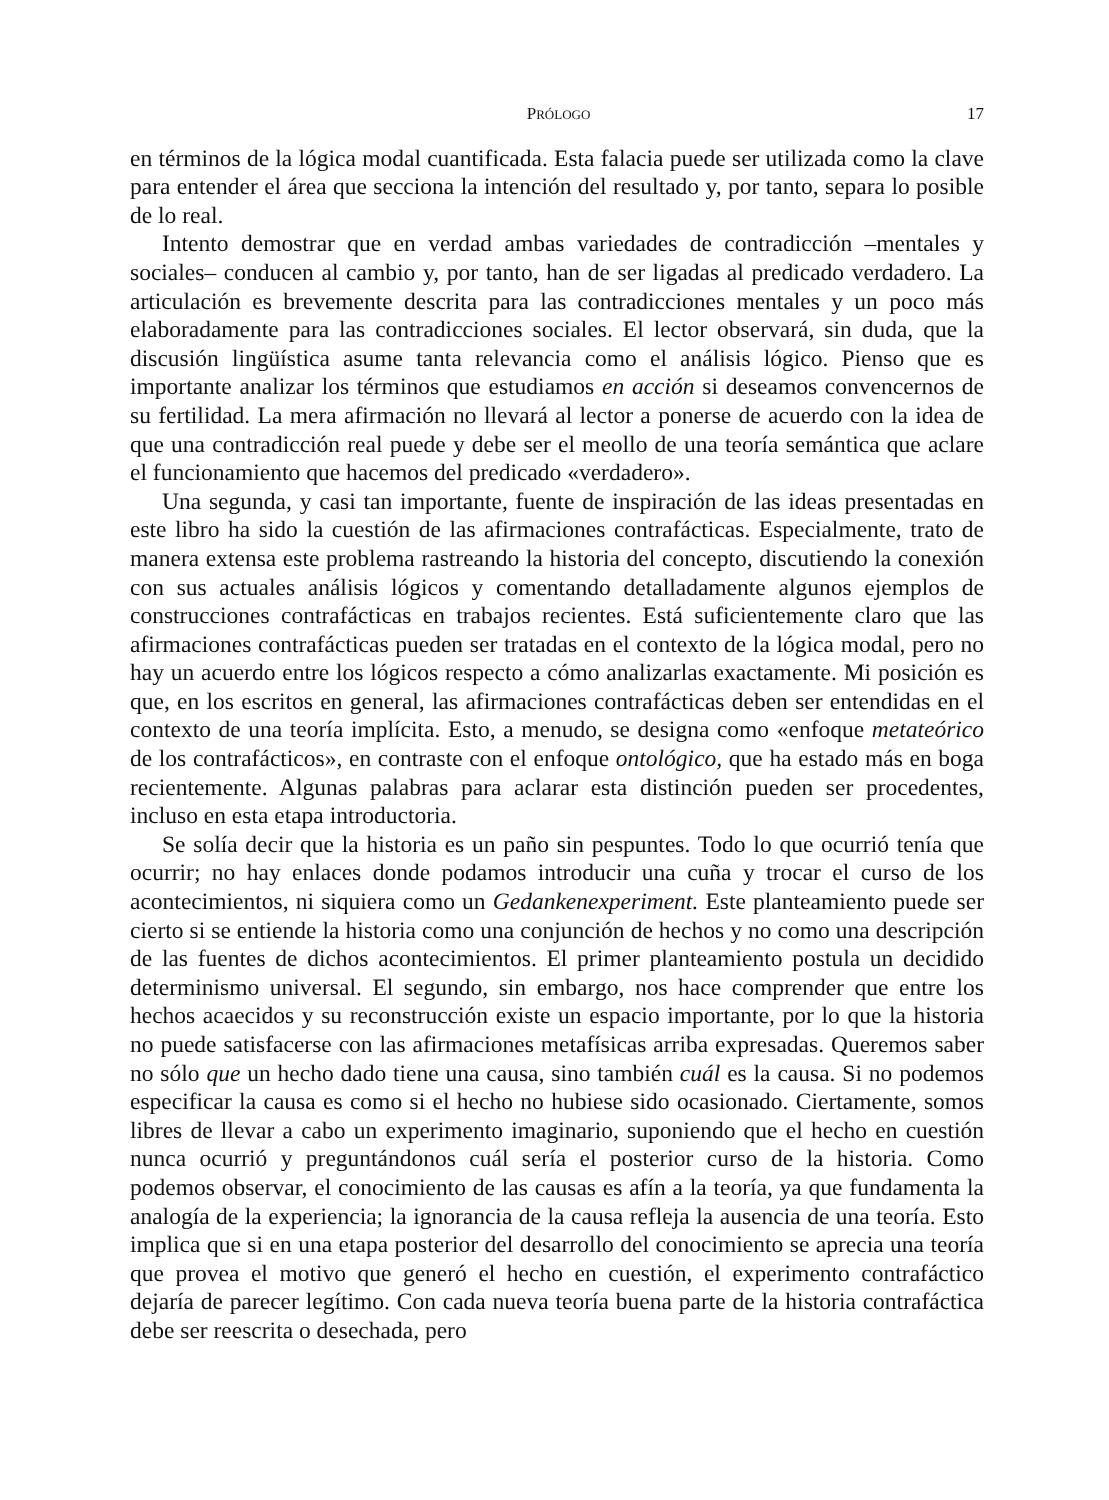PRÓLOGO 17
en términos de la lógica modal cuantificada. Esta falacia puede ser utilizada como la clave para entender el área que secciona la intención del resultado y, por tanto, separa lo posible de lo real.
Intento demostrar que en verdad ambas variedades de contradicción –mentales y sociales– conducen al cambio y, por tanto, han de ser ligadas al predicado verdadero. La articulación es brevemente descrita para las contradicciones mentales y un poco más elaboradamente para las contradicciones sociales. El lector observará, sin duda, que la discusión lingüística asume tanta relevancia como el análisis lógico. Pienso que es importante analizar los términos que estudiamos en acción si deseamos convencernos de su fertilidad. La mera afirmación no llevará al lector a ponerse de acuerdo con la idea de que una contradicción real puede y debe ser el meollo de una teoría semántica que aclare el funcionamiento que hacemos del predicado «verdadero».
Una segunda, y casi tan importante, fuente de inspiración de las ideas presentadas en este libro ha sido la cuestión de las afirmaciones contrafácticas. Especialmente, trato de manera extensa este problema rastreando la historia del concepto, discutiendo la conexión con sus actuales análisis lógicos y comentando detalladamente algunos ejemplos de construcciones contrafácticas en trabajos recientes. Está suficientemente claro que las afirmaciones contrafácticas pueden ser tratadas en el contexto de la lógica modal, pero no hay un acuerdo entre los lógicos respecto a cómo analizarlas exactamente. Mi posición es que, en los escritos en general, las afirmaciones contrafácticas deben ser entendidas en el contexto de una teoría implícita. Esto, a menudo, se designa como «enfoque metateórico de los contrafácticos», en contraste con el enfoque ontológico, que ha estado más en boga recientemente. Algunas palabras para aclarar esta distinción pueden ser procedentes, incluso en esta etapa introductoria.
Se solía decir que la historia es un paño sin pespuntes. Todo lo que ocurrió tenía que ocurrir; no hay enlaces donde podamos introducir una cuña y trocar el curso de los acontecimientos, ni siquiera como un Gedankenexperiment. Este planteamiento puede ser cierto si se entiende la historia como una conjunción de hechos y no como una descripción de las fuentes de dichos acontecimientos. El primer planteamiento postula un decidido determinismo universal. El segundo, sin embargo, nos hace comprender que entre los hechos acaecidos y su reconstrucción existe un espacio importante, por lo que la historia no puede satisfacerse con las afirmaciones metafísicas arriba expresadas. Queremos saber no sólo que un hecho dado tiene una causa, sino también cuál es la causa. Si no podemos especificar la causa es como si el hecho no hubiese sido ocasionado. Ciertamente, somos libres de llevar a cabo un experimento imaginario, suponiendo que el hecho en cuestión nunca ocurrió y preguntándonos cuál sería el posterior curso de la historia. Como podemos observar, el conocimiento de las causas es afín a la teoría, ya que fundamenta la analogía de la experiencia; la ignorancia de la causa refleja la ausencia de una teoría. Esto implica que si en una etapa posterior del desarrollo del conocimiento se aprecia una teoría que provea el motivo que generó el hecho en cuestión, el experimento contrafáctico dejaría de parecer legítimo. Con cada nueva teoría buena parte de la historia contrafáctica debe ser reescrita o desechada, pero